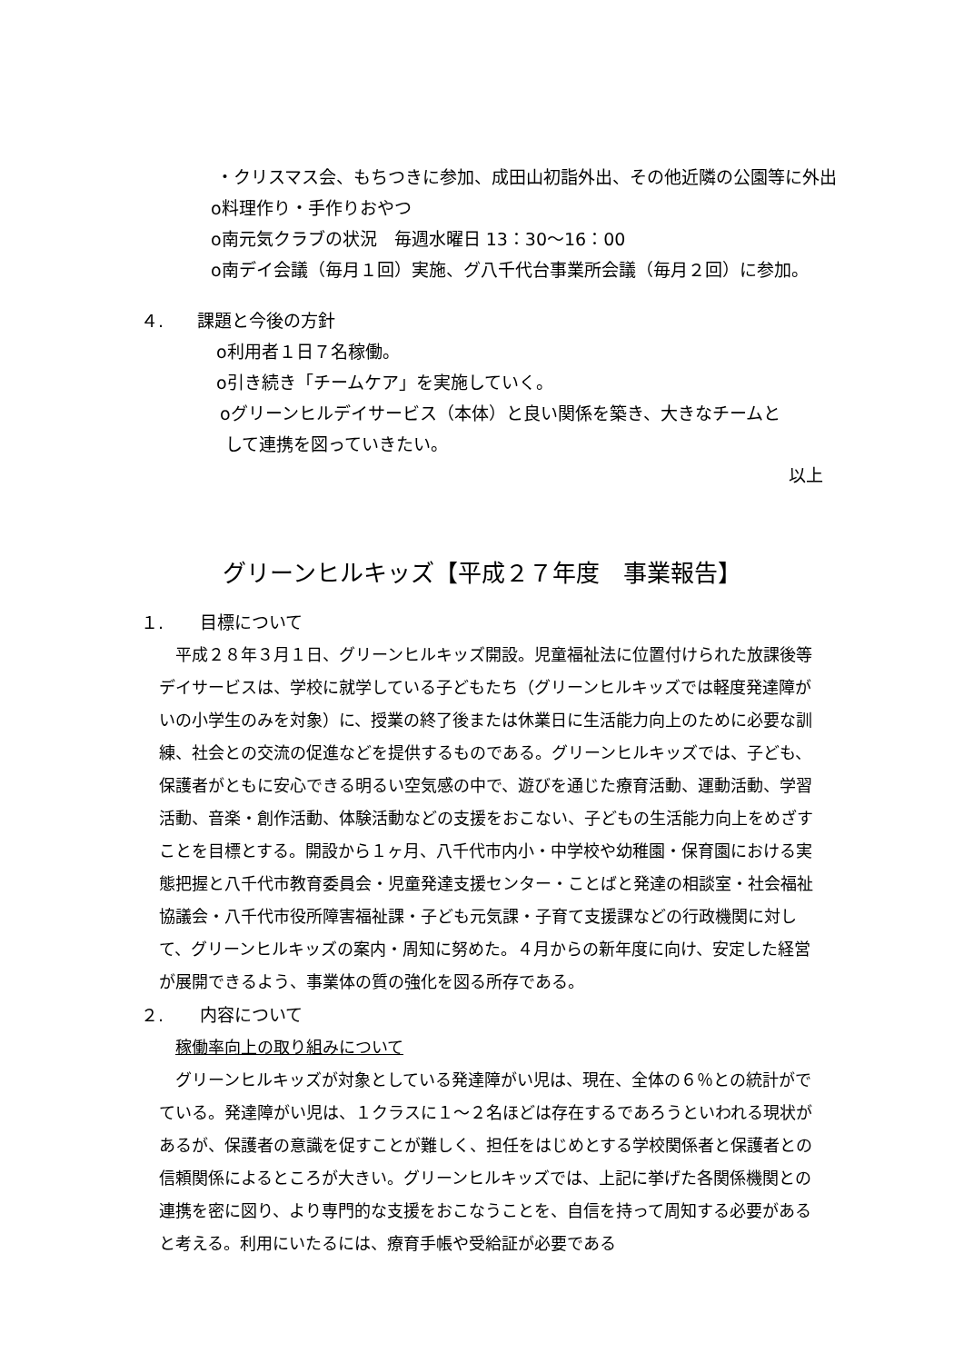・クリスマス会、もちつきに参加、成田山初詣外出、その他近隣の公園等に外出
o料理作り・手作りおやつ
o南元気クラブの状況　毎週水曜日 13：30～16：00
o南デイ会議（毎月１回）実施、グ八千代台事業所会議（毎月２回）に参加。
４. 課題と今後の方針
o利用者１日７名稼働。
o引き続き「チームケア」を実施していく。
oグリーンヒルデイサービス（本体）と良い関係を築き、大きなチームと
して連携を図っていきたい。
以上
グリーンヒルキッズ【平成２７年度　事業報告】
１. 目標について
　平成２８年３月１日、グリーンヒルキッズ開設。児童福祉法に位置付けられた放課後等デイサービスは、学校に就学している子どもたち（グリーンヒルキッズでは軽度発達障がいの小学生のみを対象）に、授業の終了後または休業日に生活能力向上のために必要な訓練、社会との交流の促進などを提供するものである。グリーンヒルキッズでは、子ども、保護者がともに安心できる明るい空気感の中で、遊びを通じた療育活動、運動活動、学習活動、音楽・創作活動、体験活動などの支援をおこない、子どもの生活能力向上をめざすことを目標とする。開設から１ヶ月、八千代市内小・中学校や幼稚園・保育園における実態把握と八千代市教育委員会・児童発達支援センター・ことばと発達の相談室・社会福祉協議会・八千代市役所障害福祉課・子ども元気課・子育て支援課などの行政機関に対して、グリーンヒルキッズの案内・周知に努めた。４月からの新年度に向け、安定した経営が展開できるよう、事業体の質の強化を図る所存である。
２. 内容について
　稼働率向上の取り組みについて
　グリーンヒルキッズが対象としている発達障がい児は、現在、全体の６％との統計がでている。発達障がい児は、１クラスに１～２名ほどは存在するであろうといわれる現状があるが、保護者の意識を促すことが難しく、担任をはじめとする学校関係者と保護者との信頼関係によるところが大きい。グリーンヒルキッズでは、上記に挙げた各関係機関との連携を密に図り、より専門的な支援をおこなうことを、自信を持って周知する必要があると考える。利用にいたるには、療育手帳や受給証が必要である